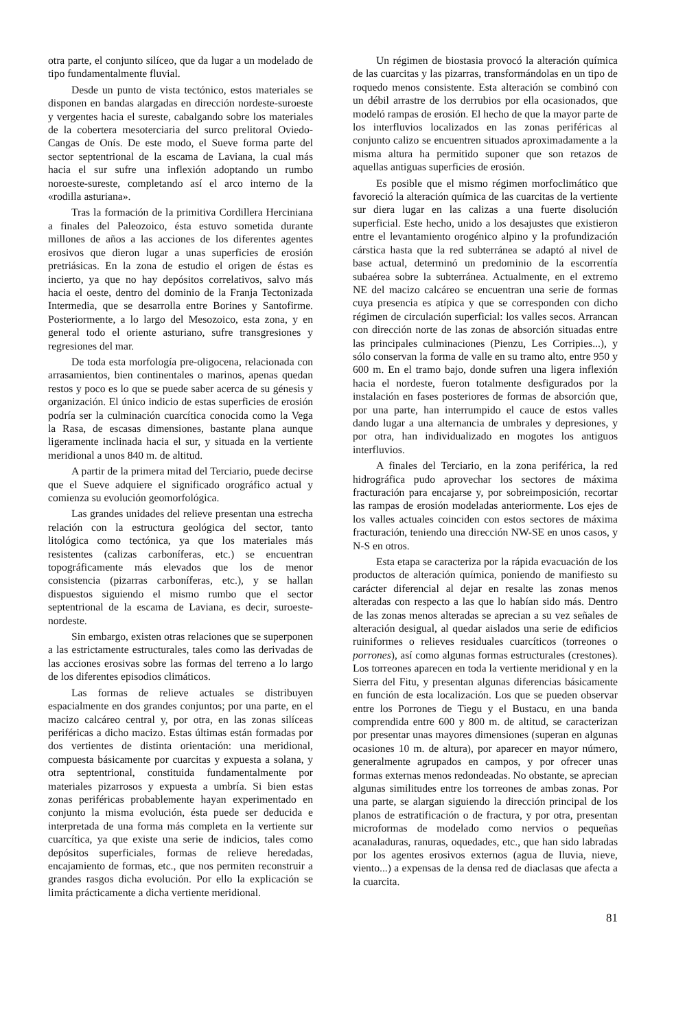otra parte, el conjunto silíceo, que da lugar a un modelado de tipo fundamentalmente fluvial.
Desde un punto de vista tectónico, estos materiales se disponen en bandas alargadas en dirección nordeste-suroeste y vergentes hacia el sureste, cabalgando sobre los materiales de la cobertera mesoterciaria del surco prelitoral Oviedo-Cangas de Onís. De este modo, el Sueve forma parte del sector septentrional de la escama de Laviana, la cual más hacia el sur sufre una inflexión adoptando un rumbo noroeste-sureste, completando así el arco interno de la «rodilla asturiana».
Tras la formación de la primitiva Cordillera Herciniana a finales del Paleozoico, ésta estuvo sometida durante millones de años a las acciones de los diferentes agentes erosivos que dieron lugar a unas superficies de erosión pretriásicas. En la zona de estudio el origen de éstas es incierto, ya que no hay depósitos correlativos, salvo más hacia el oeste, dentro del dominio de la Franja Tectonizada Intermedia, que se desarrolla entre Borines y Santofirme. Posteriormente, a lo largo del Mesozoico, esta zona, y en general todo el oriente asturiano, sufre transgresiones y regresiones del mar.
De toda esta morfología pre-oligocena, relacionada con arrasamientos, bien continentales o marinos, apenas quedan restos y poco es lo que se puede saber acerca de su génesis y organización. El único indicio de estas superficies de erosión podría ser la culminación cuarcítica conocida como la Vega la Rasa, de escasas dimensiones, bastante plana aunque ligeramente inclinada hacia el sur, y situada en la vertiente meridional a unos 840 m. de altitud.
A partir de la primera mitad del Terciario, puede decirse que el Sueve adquiere el significado orográfico actual y comienza su evolución geomorfológica.
Las grandes unidades del relieve presentan una estrecha relación con la estructura geológica del sector, tanto litológica como tectónica, ya que los materiales más resistentes (calizas carboníferas, etc.) se encuentran topográficamente más elevados que los de menor consistencia (pizarras carboníferas, etc.), y se hallan dispuestos siguiendo el mismo rumbo que el sector septentrional de la escama de Laviana, es decir, suroeste-nordeste.
Sin embargo, existen otras relaciones que se superponen a las estrictamente estructurales, tales como las derivadas de las acciones erosivas sobre las formas del terreno a lo largo de los diferentes episodios climáticos.
Las formas de relieve actuales se distribuyen espacialmente en dos grandes conjuntos; por una parte, en el macizo calcáreo central y, por otra, en las zonas silíceas periféricas a dicho macizo. Estas últimas están formadas por dos vertientes de distinta orientación: una meridional, compuesta básicamente por cuarcitas y expuesta a solana, y otra septentrional, constituida fundamentalmente por materiales pizarrosos y expuesta a umbría. Si bien estas zonas periféricas probablemente hayan experimentado en conjunto la misma evolución, ésta puede ser deducida e interpretada de una forma más completa en la vertiente sur cuarcítica, ya que existe una serie de indicios, tales como depósitos superficiales, formas de relieve heredadas, encajamiento de formas, etc., que nos permiten reconstruir a grandes rasgos dicha evolución. Por ello la explicación se limita prácticamente a dicha vertiente meridional.
Un régimen de biostasia provocó la alteración química de las cuarcitas y las pizarras, transformándolas en un tipo de roquedo menos consistente. Esta alteración se combinó con un débil arrastre de los derrubios por ella ocasionados, que modeló rampas de erosión. El hecho de que la mayor parte de los interfluvios localizados en las zonas periféricas al conjunto calizo se encuentren situados aproximadamente a la misma altura ha permitido suponer que son retazos de aquellas antiguas superficies de erosión.
Es posible que el mismo régimen morfoclimático que favoreció la alteración química de las cuarcitas de la vertiente sur diera lugar en las calizas a una fuerte disolución superficial. Este hecho, unido a los desajustes que existieron entre el levantamiento orogénico alpino y la profundización cárstica hasta que la red subterránea se adaptó al nivel de base actual, determinó un predominio de la escorrentía subaérea sobre la subterránea. Actualmente, en el extremo NE del macizo calcáreo se encuentran una serie de formas cuya presencia es atípica y que se corresponden con dicho régimen de circulación superficial: los valles secos. Arrancan con dirección norte de las zonas de absorción situadas entre las principales culminaciones (Pienzu, Les Corripies...), y sólo conservan la forma de valle en su tramo alto, entre 950 y 600 m. En el tramo bajo, donde sufren una ligera inflexión hacia el nordeste, fueron totalmente desfigurados por la instalación en fases posteriores de formas de absorción que, por una parte, han interrumpido el cauce de estos valles dando lugar a una alternancia de umbrales y depresiones, y por otra, han individualizado en mogotes los antiguos interfluvios.
A finales del Terciario, en la zona periférica, la red hidrográfica pudo aprovechar los sectores de máxima fracturación para encajarse y, por sobreimposición, recortar las rampas de erosión modeladas anteriormente. Los ejes de los valles actuales coinciden con estos sectores de máxima fracturación, teniendo una dirección NW-SE en unos casos, y N-S en otros.
Esta etapa se caracteriza por la rápida evacuación de los productos de alteración química, poniendo de manifiesto su carácter diferencial al dejar en resalte las zonas menos alteradas con respecto a las que lo habían sido más. Dentro de las zonas menos alteradas se aprecian a su vez señales de alteración desigual, al quedar aislados una serie de edificios ruiniformes o relieves residuales cuarcíticos (torreones o porrones), así como algunas formas estructurales (crestones). Los torreones aparecen en toda la vertiente meridional y en la Sierra del Fitu, y presentan algunas diferencias básicamente en función de esta localización. Los que se pueden observar entre los Porrones de Tiegu y el Bustacu, en una banda comprendida entre 600 y 800 m. de altitud, se caracterizan por presentar unas mayores dimensiones (superan en algunas ocasiones 10 m. de altura), por aparecer en mayor número, generalmente agrupados en campos, y por ofrecer unas formas externas menos redondeadas. No obstante, se aprecian algunas similitudes entre los torreones de ambas zonas. Por una parte, se alargan siguiendo la dirección principal de los planos de estratificación o de fractura, y por otra, presentan microformas de modelado como nervios o pequeñas acanaladuras, ranuras, oquedades, etc., que han sido labradas por los agentes erosivos externos (agua de lluvia, nieve, viento...) a expensas de la densa red de diaclasas que afecta a la cuarcita.
81